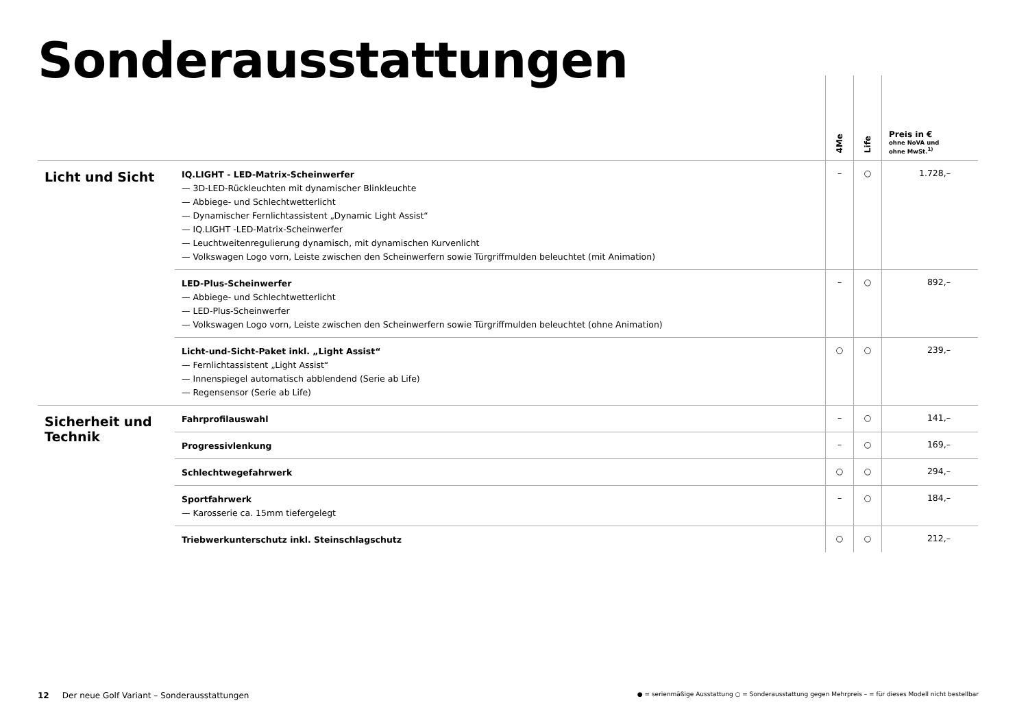Sonderausstattungen
| | | 4Me | Life | Preis in € ohne NoVA und ohne MwSt.<sup>1)</sup> |
| --- | --- | --- | --- | --- |
| Licht und Sicht | IQ.LIGHT - LED-Matrix-Scheinwerfer — 3D-LED-Rückleuchten mit dynamischer Blinkleuchte — Abbiege- und Schlechtwetterlicht — Dynamischer Fernlichtassistent „Dynamic Light Assist“ — IQ.LIGHT -LED-Matrix-Scheinwerfer — Leuchtweitenregulierung dynamisch, mit dynamischen Kurvenlicht — Volkswagen Logo vorn, Leiste zwischen den Scheinwerfern sowie Türgriffmulden beleuchtet (mit Animation) | – | ○ | 1.728,– |
| | LED-Plus-Scheinwerfer — Abbiege- und Schlechtwetterlicht — LED-Plus-Scheinwerfer — Volkswagen Logo vorn, Leiste zwischen den Scheinwerfern sowie Türgriffmulden beleuchtet (ohne Animation) | – | ○ | 892,– |
| | Licht-und-Sicht-Paket inkl. „Light Assist“ — Fernlichtassistent „Light Assist“ — Innenspiegel automatisch abblendend (Serie ab Life) — Regensensor (Serie ab Life) | ○ | ○ | 239,– |
| Sicherheit und Technik | Fahrprofilauswahl | – | ○ | 141,– |
| | Progressivlenkung | – | ○ | 169,– |
| | Schlechtwegefahrwerk | ○ | ○ | 294,– |
| | Sportfahrwerk — Karosserie ca. 15mm tiefergelegt | – | ○ | 184,– |
| | Triebwerkunterschutz inkl. Steinschlagschutz | ○ | ○ | 212,– |
12 Der neue Golf Variant – Sonderausstattungen
● = serienmäßige Ausstattung ○ = Sonderausstattung gegen Mehrpreis – = für dieses Modell nicht bestellbar